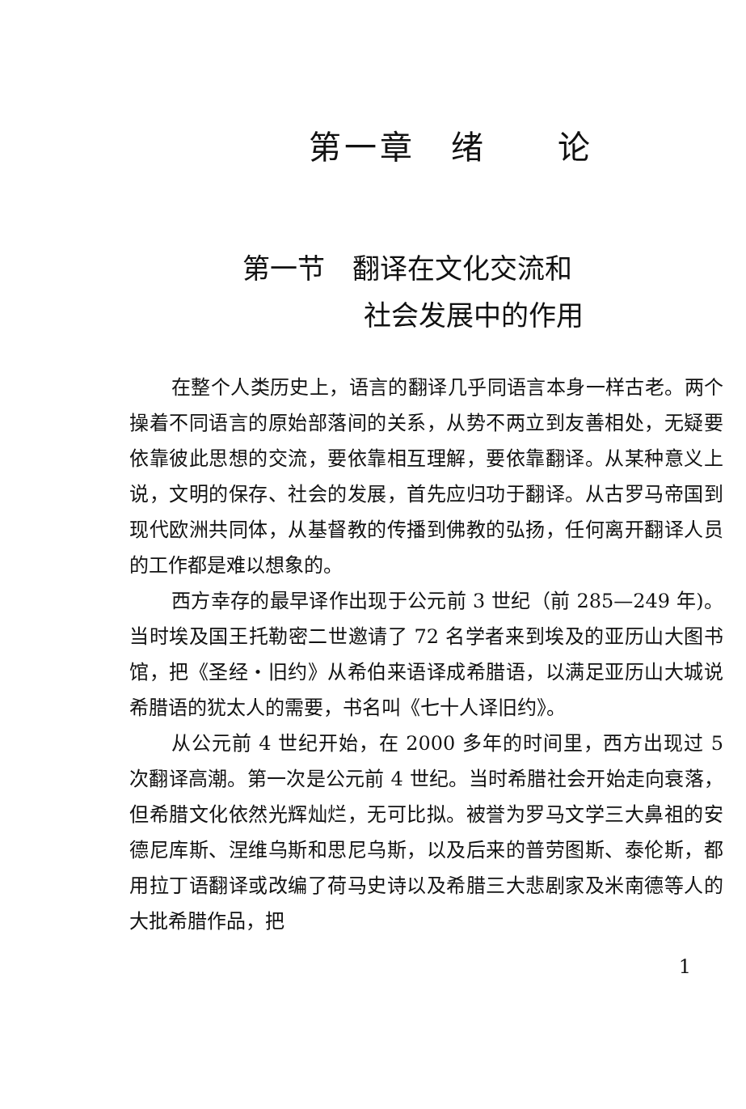第一章　绪　　论
第一节　翻译在文化交流和
社会发展中的作用
在整个人类历史上，语言的翻译几乎同语言本身一样古老。两个操着不同语言的原始部落间的关系，从势不两立到友善相处，无疑要依靠彼此思想的交流，要依靠相互理解，要依靠翻译。从某种意义上说，文明的保存、社会的发展，首先应归功于翻译。从古罗马帝国到现代欧洲共同体，从基督教的传播到佛教的弘扬，任何离开翻译人员的工作都是难以想象的。
西方幸存的最早译作出现于公元前 3 世纪（前 285—249 年)。当时埃及国王托勒密二世邀请了 72 名学者来到埃及的亚历山大图书馆，把《圣经・旧约》从希伯来语译成希腊语，以满足亚历山大城说希腊语的犹太人的需要，书名叫《七十人译旧约》。
从公元前 4 世纪开始，在 2000 多年的时间里，西方出现过 5 次翻译高潮。第一次是公元前 4 世纪。当时希腊社会开始走向衰落，但希腊文化依然光辉灿烂，无可比拟。被誉为罗马文学三大鼻祖的安德尼库斯、涅维乌斯和思尼乌斯，以及后来的普劳图斯、泰伦斯，都用拉丁语翻译或改编了荷马史诗以及希腊三大悲剧家及米南德等人的大批希腊作品，把
1